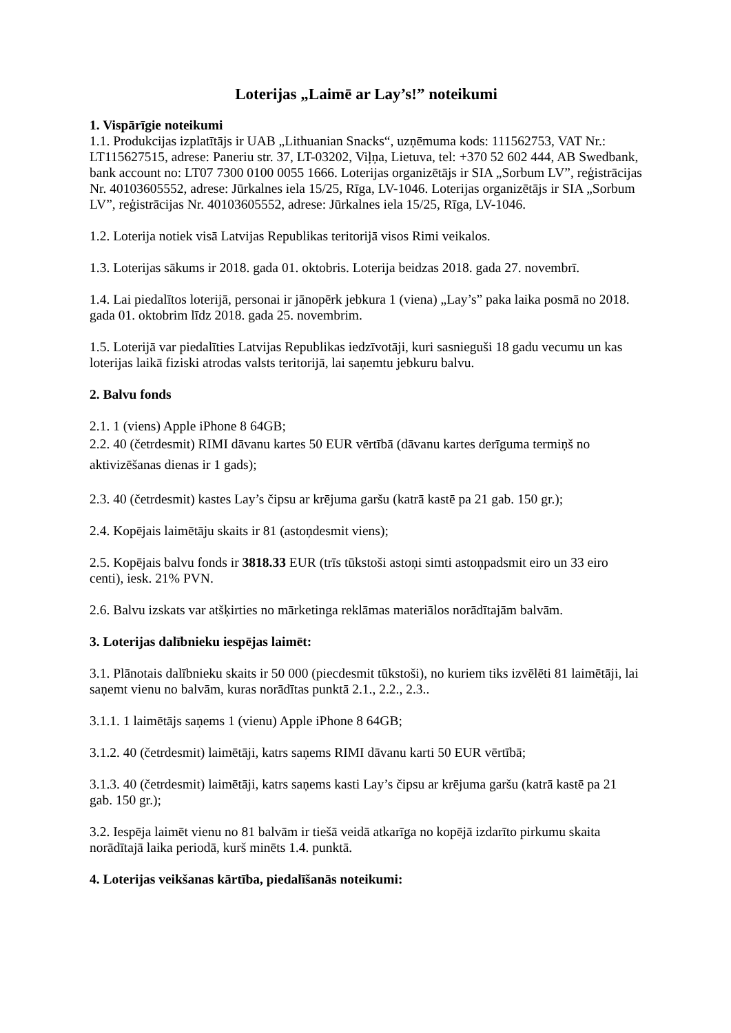Loterijas „Laimē ar Lay’s!” noteikumi
1. Vispārīgie noteikumi
1.1. Produkcijas izplatītājs ir UAB „Lithuanian Snacks“, uzņēmuma kods: 111562753, VAT Nr.: LT115627515, adrese: Paneriu str. 37, LT-03202, Viļņa, Lietuva, tel: +370 52 602 444, AB Swedbank, bank account no: LT07 7300 0100 0055 1666. Loterijas organizētājs ir SIA „Sorbum LV”, reģistrācijas Nr. 40103605552, adrese: Jūrkalnes iela 15/25, Rīga, LV-1046. Loterijas organizētājs ir SIA „Sorbum LV”, reģistrācijas Nr. 40103605552, adrese: Jūrkalnes iela 15/25, Rīga, LV-1046.
1.2. Loterija notiek visā Latvijas Republikas teritorijā visos Rimi veikalos.
1.3. Loterijas sākums ir 2018. gada 01. oktobris. Loterija beidzas 2018. gada 27. novembrī.
1.4. Lai piedalītos loterijā, personai ir jānopērk jebkura 1 (viena) „Lay’s” paka laika posmā no 2018. gada 01. oktobrim līdz 2018. gada 25. novembrim.
1.5. Loterijā var piedalīties Latvijas Republikas iedzīvotāji, kuri sasnieguši 18 gadu vecumu un kas loterijas laikā fiziski atrodas valsts teritorijā, lai saņemtu jebkuru balvu.
2. Balvu fonds
2.1. 1 (viens) Apple iPhone 8 64GB;
2.2. 40 (četrdesmit) RIMI dāvanu kartes 50 EUR vērtībā (dāvanu kartes derīguma termiņš no aktivizēšanas dienas ir 1 gads);
2.3. 40 (četrdesmit) kastes Lay’s čipsu ar krējuma garšu (katrā kastē pa 21 gab. 150 gr.);
2.4. Kopējais laimētāju skaits ir 81 (astoņdesmit viens);
2.5. Kopējais balvu fonds ir 3818.33 EUR (trīs tūkstoši astoņi simti astoņpadsmit eiro un 33 eiro centi), iesk. 21% PVN.
2.6. Balvu izskats var atšķirties no mārketinga reklāmas materiālos norādītajām balvām.
3. Loterijas dalībnieku iespējas laimēt:
3.1. Plānotais dalībnieku skaits ir 50 000 (piecdesmit tūkstoši), no kuriem tiks izvēlēti 81 laimētāji, lai saņemt vienu no balvām, kuras norādītas punktā 2.1., 2.2., 2.3..
3.1.1. 1 laimētājs saņems 1 (vienu) Apple iPhone 8 64GB;
3.1.2. 40 (četrdesmit) laimētāji, katrs saņems RIMI dāvanu karti 50 EUR vērtībā;
3.1.3. 40 (četrdesmit) laimētāji, katrs saņems kasti Lay’s čipsu ar krējuma garšu (katrā kastē pa 21 gab. 150 gr.);
3.2. Iespēja laimēt vienu no 81 balvām ir tiešā veidā atkarīga no kopējā izdarīto pirkumu skaita norādītajā laika periodā, kurš minēts 1.4. punktā.
4. Loterijas veikšanas kārtība, piedalīšanās noteikumi: